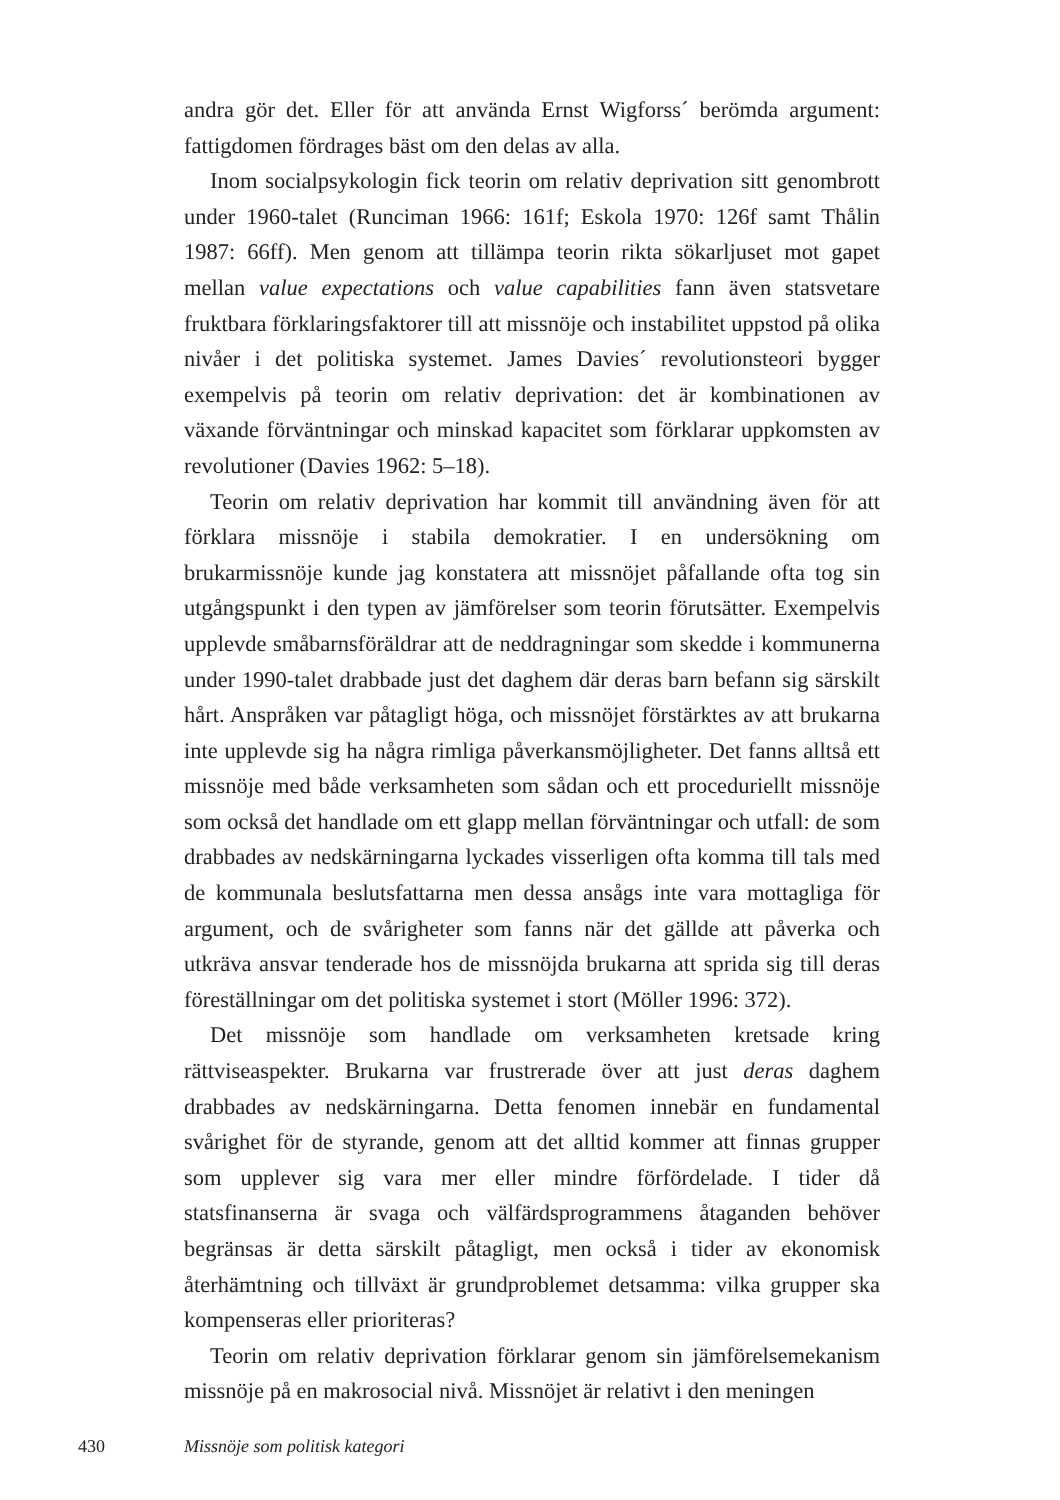andra gör det. Eller för att använda Ernst Wigforss´ berömda argument: fattigdomen fördrages bäst om den delas av alla.
Inom socialpsykologin fick teorin om relativ deprivation sitt genombrott under 1960-talet (Runciman 1966: 161f; Eskola 1970: 126f samt Thålin 1987: 66ff). Men genom att tillämpa teorin rikta sökarljuset mot gapet mellan value expectations och value capabilities fann även statsvetare fruktbara förklaringsfaktorer till att missnöje och instabilitet uppstod på olika nivåer i det politiska systemet. James Davies´ revolutionsteori bygger exempelvis på teorin om relativ deprivation: det är kombinationen av växande förväntningar och minskad kapacitet som förklarar uppkomsten av revolutioner (Davies 1962: 5–18).
Teorin om relativ deprivation har kommit till användning även för att förklara missnöje i stabila demokratier. I en undersökning om brukarmissnöje kunde jag konstatera att missnöjet påfallande ofta tog sin utgångspunkt i den typen av jämförelser som teorin förutsätter. Exempelvis upplevde småbarnsföräldrar att de neddragningar som skedde i kommunerna under 1990-talet drabbade just det daghem där deras barn befann sig särskilt hårt. Anspråken var påtagligt höga, och missnöjet förstärktes av att brukarna inte upplevde sig ha några rimliga påverkansmöjligheter. Det fanns alltså ett missnöje med både verksamheten som sådan och ett proceduriellt missnöje som också det handlade om ett glapp mellan förväntningar och utfall: de som drabbades av nedskärningarna lyckades visserligen ofta komma till tals med de kommunala beslutsfattarna men dessa ansågs inte vara mottagliga för argument, och de svårigheter som fanns när det gällde att påverka och utkräva ansvar tenderade hos de missnöjda brukarna att sprida sig till deras föreställningar om det politiska systemet i stort (Möller 1996: 372).
Det missnöje som handlade om verksamheten kretsade kring rättviseaspekter. Brukarna var frustrerade över att just deras daghem drabbades av nedskärningarna. Detta fenomen innebär en fundamental svårighet för de styrande, genom att det alltid kommer att finnas grupper som upplever sig vara mer eller mindre förfördelade. I tider då statsfinanserna är svaga och välfärdsprogrammens åtaganden behöver begränsas är detta särskilt påtagligt, men också i tider av ekonomisk återhämtning och tillväxt är grundproblemet detsamma: vilka grupper ska kompenseras eller prioriteras?
Teorin om relativ deprivation förklarar genom sin jämförelsemekanism missnöje på en makrosocial nivå. Missnöjet är relativt i den meningen
430 Missnöje som politisk kategori